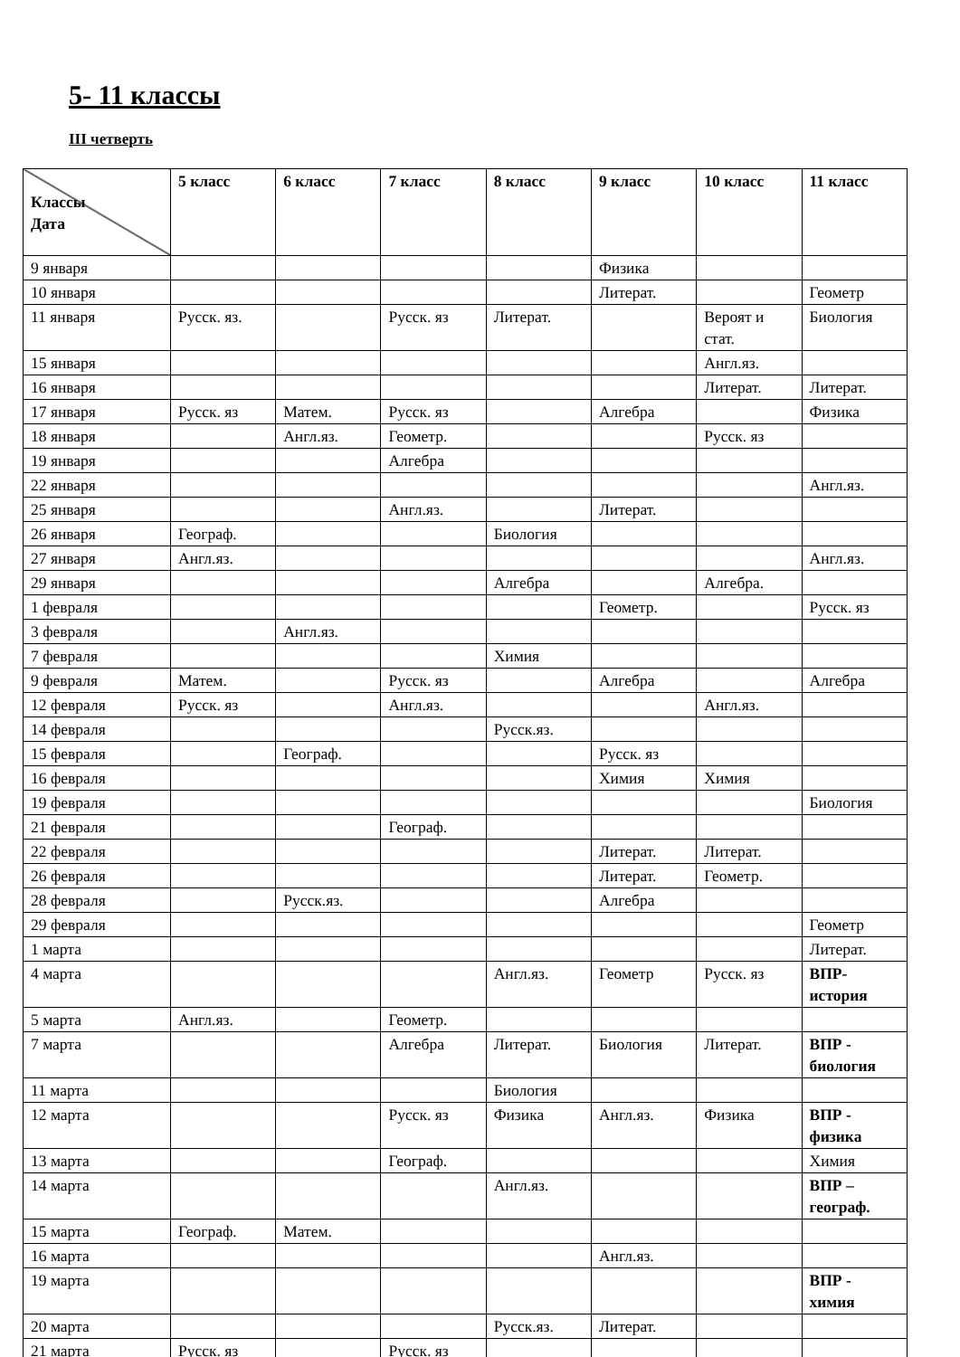5- 11 классы
III четверть
| Классы Дата | 5 класс | 6 класс | 7 класс | 8 класс | 9 класс | 10 класс | 11 класс |
| --- | --- | --- | --- | --- | --- | --- | --- |
| 9 января | | | | | Физика | | |
| 10 января | | | | | Литерат. | | Геометр |
| 11 января | Русск. яз. | | Русск. яз | Литерат. | | Вероят и стат. | Биология |
| 15 января | | | | | | Англ.яз. | |
| 16 января | | | | | | Литерат. | Литерат. |
| 17 января | Русск. яз | Матем. | Русск. яз | | Алгебра | | Физика |
| 18 января | | Англ.яз. | Геометр. | | | Русск. яз | |
| 19 января | | | Алгебра | | | | |
| 22 января | | | | | | | Англ.яз. |
| 25 января | | | Англ.яз. | | Литерат. | | |
| 26 января | Географ. | | | Биология | | | |
| 27 января | Англ.яз. | | | | | | Англ.яз. |
| 29 января | | | | Алгебра | | Алгебра. | |
| 1 февраля | | | | | Геометр. | | Русск. яз |
| 3 февраля | | Англ.яз. | | | | | |
| 7 февраля | | | | Химия | | | |
| 9 февраля | Матем. | | Русск. яз | | Алгебра | | Алгебра |
| 12 февраля | Русск. яз | | Англ.яз. | | | Англ.яз. | |
| 14 февраля | | | | Русск.яз. | | | |
| 15 февраля | | Географ. | | | Русск. яз | | |
| 16 февраля | | | | | Химия | Химия | |
| 19 февраля | | | | | | | Биология |
| 21 февраля | | | Географ. | | | | |
| 22 февраля | | | | | Литерат. | Литерат. | |
| 26 февраля | | | | | Литерат. | Геометр. | |
| 28 февраля | | Русск.яз. | | | Алгебра | | |
| 29 февраля | | | | | | | Геометр |
| 1 марта | | | | | | | Литерат. |
| 4 марта | | | | Англ.яз. | Геометр | Русск. яз | ВПР-история |
| 5 марта | Англ.яз. | | Геометр. | | | | |
| 7 марта | | | Алгебра | Литерат. | Биология | Литерат. | ВПР - биология |
| 11 марта | | | | Биология | | | |
| 12 марта | | | Русск. яз | Физика | Англ.яз. | Физика | ВПР - физика |
| 13 марта | | | Географ. | | | | Химия |
| 14 марта | | | | Англ.яз. | | | ВПР – географ. |
| 15 марта | Географ. | Матем. | | | | | |
| 16 марта | | | | | Англ.яз. | | |
| 19 марта | | | | | | | ВПР - химия |
| 20 марта | | | | Русск.яз. | Литерат. | | |
| 21 марта | Русск. яз | | Русск. яз | | | | |